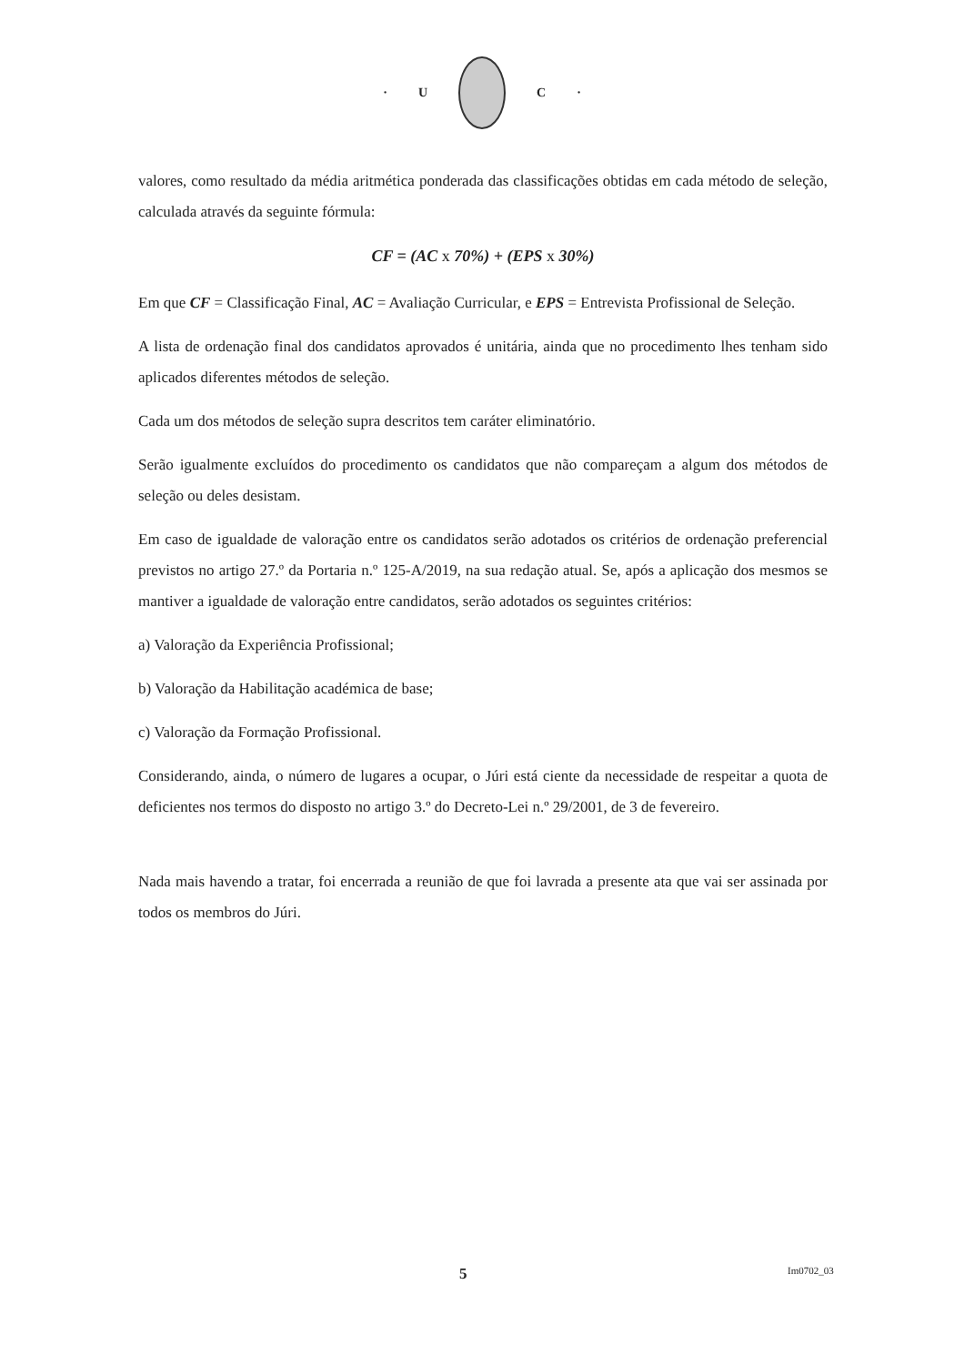· U C ·
valores, como resultado da média aritmética ponderada das classificações obtidas em cada método de seleção, calculada através da seguinte fórmula:
CF = (AC x 70%) + (EPS x 30%)
Em que CF = Classificação Final, AC = Avaliação Curricular, e EPS = Entrevista Profissional de Seleção.
A lista de ordenação final dos candidatos aprovados é unitária, ainda que no procedimento lhes tenham sido aplicados diferentes métodos de seleção.
Cada um dos métodos de seleção supra descritos tem caráter eliminatório.
Serão igualmente excluídos do procedimento os candidatos que não compareçam a algum dos métodos de seleção ou deles desistam.
Em caso de igualdade de valoração entre os candidatos serão adotados os critérios de ordenação preferencial previstos no artigo 27.º da Portaria n.º 125-A/2019, na sua redação atual. Se, após a aplicação dos mesmos se mantiver a igualdade de valoração entre candidatos, serão adotados os seguintes critérios:
a) Valoração da Experiência Profissional;
b) Valoração da Habilitação académica de base;
c) Valoração da Formação Profissional.
Considerando, ainda, o número de lugares a ocupar, o Júri está ciente da necessidade de respeitar a quota de deficientes nos termos do disposto no artigo 3.º do Decreto-Lei n.º 29/2001, de 3 de fevereiro.
Nada mais havendo a tratar, foi encerrada a reunião de que foi lavrada a presente ata que vai ser assinada por todos os membros do Júri.
5 Im0702_03